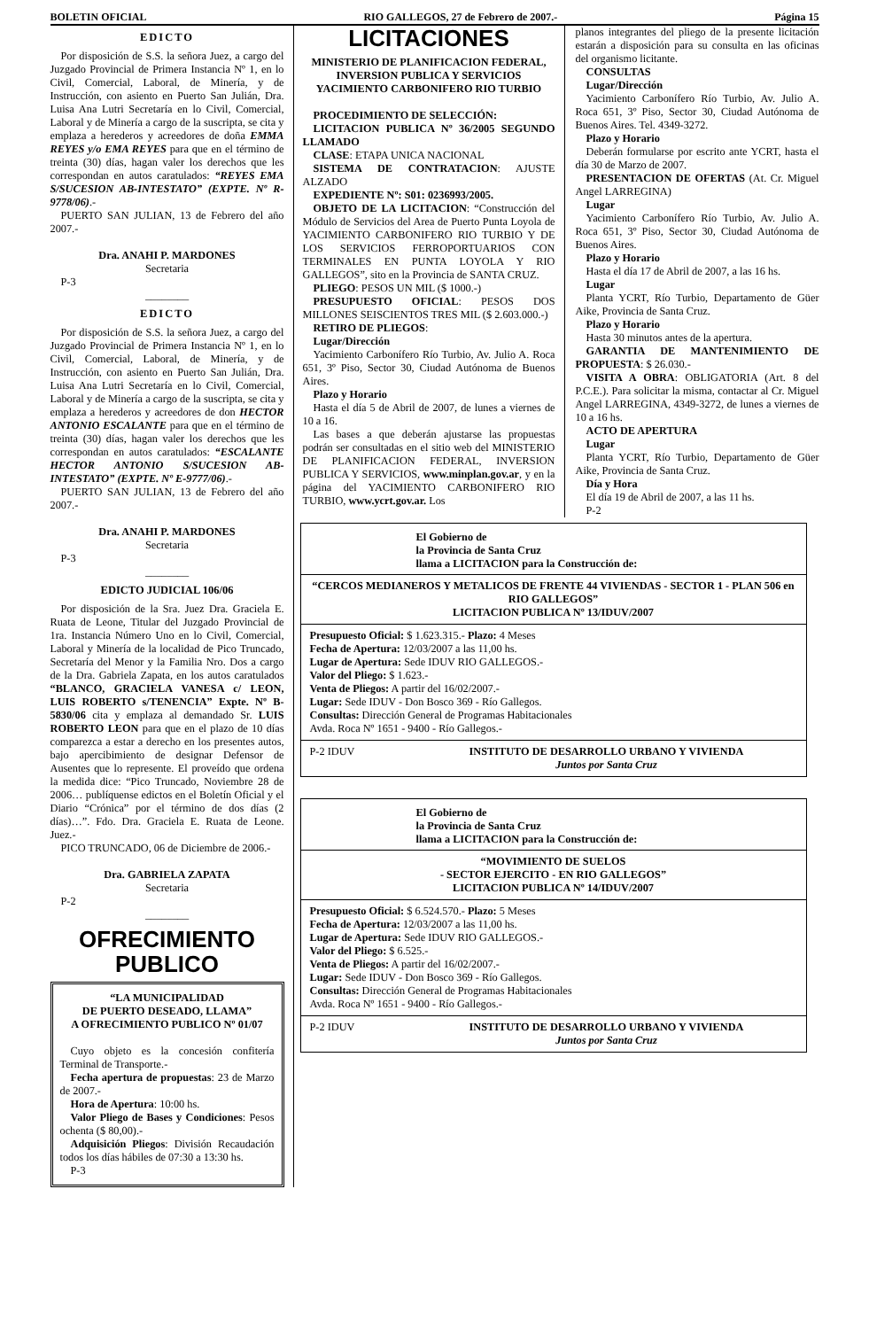BOLETIN OFICIAL RIO GALLEGOS, 27 de Febrero de 2007.- Página 15
EDICTO
Por disposición de S.S. la señora Juez, a cargo del Juzgado Provincial de Primera Instancia Nº 1, en lo Civil, Comercial, Laboral, de Minería, y de Instrucción, con asiento en Puerto San Julián, Dra. Luisa Ana Lutri Secretaría en lo Civil, Comercial, Laboral y de Minería a cargo de la suscripta, se cita y emplaza a herederos y acreedores de doña EMMA REYES y/o EMA REYES para que en el término de treinta (30) días, hagan valer los derechos que les correspondan en autos caratulados: “REYES EMA S/SUCESION AB-INTESTATO” (EXPTE. Nº R-9778/06).-
PUERTO SAN JULIAN, 13 de Febrero del año 2007.-
Dra. ANAHI P. MARDONES
Secretaria
P-3
________
EDICTO
Por disposición de S.S. la señora Juez, a cargo del Juzgado Provincial de Primera Instancia Nº 1, en lo Civil, Comercial, Laboral, de Minería, y de Instrucción, con asiento en Puerto San Julián, Dra. Luisa Ana Lutri Secretaría en lo Civil, Comercial, Laboral y de Minería a cargo de la suscripta, se cita y emplaza a herederos y acreedores de don HECTOR ANTONIO ESCALANTE para que en el término de treinta (30) días, hagan valer los derechos que les correspondan en autos caratulados: “ESCALANTE HECTOR ANTONIO S/SUCESION AB-INTESTATO” (EXPTE. Nº E-9777/06).-
PUERTO SAN JULIAN, 13 de Febrero del año 2007.-
Dra. ANAHI P. MARDONES
Secretaria
P-3
________
EDICTO JUDICIAL 106/06
Por disposición de la Sra. Juez Dra. Graciela E. Ruata de Leone, Titular del Juzgado Provincial de 1ra. Instancia Número Uno en lo Civil, Comercial, Laboral y Minería de la localidad de Pico Truncado, Secretaría del Menor y la Familia Nro. Dos a cargo de la Dra. Gabriela Zapata, en los autos caratulados “BLANCO, GRACIELA VANESA c/ LEON, LUIS ROBERTO s/TENENCIA” Expte. Nº B-5830/06 cita y emplaza al demandado Sr. LUIS ROBERTO LEON para que en el plazo de 10 días comparezca a estar a derecho en los presentes autos, bajo apercibimiento de designar Defensor de Ausentes que lo represente. El proveído que ordena la medida dice: “Pico Truncado, Noviembre 28 de 2006… publíquense edictos en el Boletín Oficial y el Diario “Crónica” por el término de dos días (2 días)…”. Fdo. Dra. Graciela E. Ruata de Leone. Juez.-
PICO TRUNCADO, 06 de Diciembre de 2006.-
Dra. GABRIELA ZAPATA
Secretaria
P-2
________
OFRECIMIENTO
PUBLICO
“LA MUNICIPALIDAD
DE PUERTO DESEADO, LLAMA”
A OFRECIMIENTO PUBLICO Nº 01/07
Cuyo objeto es la concesión confitería Terminal de Transporte.-
Fecha apertura de propuestas: 23 de Marzo de 2007.-
Hora de Apertura: 10:00 hs.
Valor Pliego de Bases y Condiciones: Pesos ochenta ($ 80,00).-
Adquisición Pliegos: División Recaudación todos los días hábiles de 07:30 a 13:30 hs.
P-3
LICITACIONES
MINISTERIO DE PLANIFICACION FEDERAL, INVERSION PUBLICA Y SERVICIOS YACIMIENTO CARBONIFERO RIO TURBIO
PROCEDIMIENTO DE SELECCIÓN:
LICITACION PUBLICA Nº 36/2005 SEGUNDO LLAMADO
CLASE: ETAPA UNICA NACIONAL
SISTEMA DE CONTRATACION: AJUSTE ALZADO
EXPEDIENTE Nº: S01: 0236993/2005.
OBJETO DE LA LICITACION: “Construcción del Módulo de Servicios del Area de Puerto Punta Loyola de YACIMIENTO CARBONIFERO RIO TURBIO Y DE LOS SERVICIOS FERROPORTUARIOS CON TERMINALES EN PUNTA LOYOLA Y RIO GALLEGOS”, sito en la Provincia de SANTA CRUZ.
PLIEGO: PESOS UN MIL ($ 1000.-)
PRESUPUESTO OFICIAL: PESOS DOS MILLONES SEISCIENTOS TRES MIL ($ 2.603.000.-)
RETIRO DE PLIEGOS:
Lugar/Dirección
Yacimiento Carbonífero Río Turbio, Av. Julio A. Roca 651, 3º Piso, Sector 30, Ciudad Autónoma de Buenos Aires.
Plazo y Horario
Hasta el día 5 de Abril de 2007, de lunes a viernes de 10 a 16.
Las bases a que deberán ajustarse las propuestas podrán ser consultadas en el sitio web del MINISTERIO DE PLANIFICACION FEDERAL, INVERSION PUBLICA Y SERVICIOS, www.minplan.gov.ar, y en la página del YACIMIENTO CARBONIFERO RIO TURBIO, www.ycrt.gov.ar. Los
planos integrantes del pliego de la presente licitación estarán a disposición para su consulta en las oficinas del organismo licitante.
CONSULTAS
Lugar/Dirección
Yacimiento Carbonífero Río Turbio, Av. Julio A. Roca 651, 3º Piso, Sector 30, Ciudad Autónoma de Buenos Aires. Tel. 4349-3272.
Plazo y Horario
Deberán formularse por escrito ante YCRT, hasta el día 30 de Marzo de 2007.
PRESENTACION DE OFERTAS (At. Cr. Miguel Angel LARREGINA)
Lugar
Yacimiento Carbonífero Río Turbio, Av. Julio A. Roca 651, 3º Piso, Sector 30, Ciudad Autónoma de Buenos Aires.
Plazo y Horario
Hasta el día 17 de Abril de 2007, a las 16 hs.
Lugar
Planta YCRT, Río Turbio, Departamento de Güer Aike, Provincia de Santa Cruz.
Plazo y Horario
Hasta 30 minutos antes de la apertura.
GARANTIA DE MANTENIMIENTO DE PROPUESTA: $ 26.030.-
VISITA A OBRA: OBLIGATORIA (Art. 8 del P.C.E.). Para solicitar la misma, contactar al Cr. Miguel Angel LARREGINA, 4349-3272, de lunes a viernes de 10 a 16 hs.
ACTO DE APERTURA
Lugar
Planta YCRT, Río Turbio, Departamento de Güer Aike, Provincia de Santa Cruz.
Día y Hora
El día 19 de Abril de 2007, a las 11 hs.
P-2
El Gobierno de
la Provincia de Santa Cruz
llama a LICITACION para la Construcción de:
“CERCOS MEDIANEROS Y METALICOS DE FRENTE 44 VIVIENDAS - SECTOR 1 - PLAN 506 en RIO GALLEGOS”
LICITACION PUBLICA Nº 13/IDUV/2007
Presupuesto Oficial: $ 1.623.315.- Plazo: 4 Meses
Fecha de Apertura: 12/03/2007 a las 11,00 hs.
Lugar de Apertura: Sede IDUV RIO GALLEGOS.-
Valor del Pliego: $ 1.623.-
Venta de Pliegos: A partir del 16/02/2007.-
Lugar: Sede IDUV - Don Bosco 369 - Río Gallegos.
Consultas: Dirección General de Programas Habitacionales
Avda. Roca Nº 1651 - 9400 - Río Gallegos.-
P-2 IDUV INSTITUTO DE DESARROLLO URBANO Y VIVIENDA
Juntos por Santa Cruz
El Gobierno de
la Provincia de Santa Cruz
llama a LICITACION para la Construcción de:
“MOVIMIENTO DE SUELOS
- SECTOR EJERCITO - EN RIO GALLEGOS”
LICITACION PUBLICA Nº 14/IDUV/2007
Presupuesto Oficial: $ 6.524.570.- Plazo: 5 Meses
Fecha de Apertura: 12/03/2007 a las 11,00 hs.
Lugar de Apertura: Sede IDUV RIO GALLEGOS.-
Valor del Pliego: $ 6.525.-
Venta de Pliegos: A partir del 16/02/2007.-
Lugar: Sede IDUV - Don Bosco 369 - Río Gallegos.
Consultas: Dirección General de Programas Habitacionales
Avda. Roca Nº 1651 - 9400 - Río Gallegos.-
P-2 IDUV INSTITUTO DE DESARROLLO URBANO Y VIVIENDA
Juntos por Santa Cruz